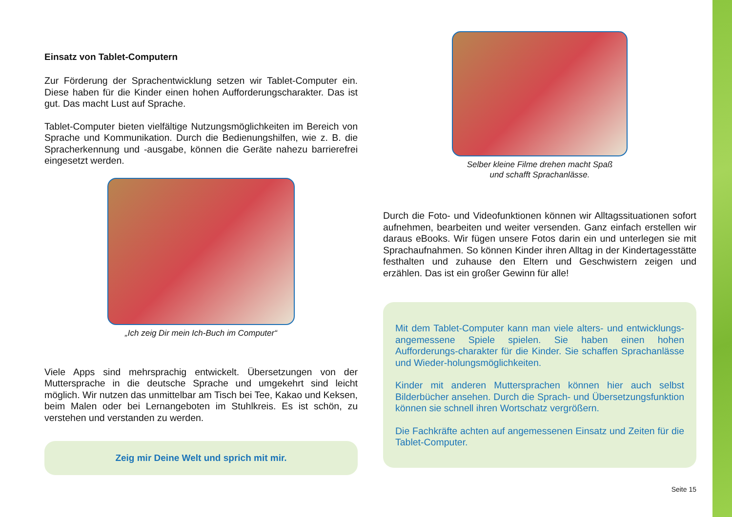Einsatz von Tablet-Computern
Zur Förderung der Sprachentwicklung setzen wir Tablet-Computer ein. Diese haben für die Kinder einen hohen Aufforderungscharakter. Das ist gut. Das macht Lust auf Sprache.
Tablet-Computer bieten vielfältige Nutzungsmöglichkeiten im Bereich von Sprache und Kommunikation. Durch die Bedienungshilfen, wie z. B. die Spracherkennung und -ausgabe, können die Geräte nahezu barrierefrei eingesetzt werden.
„Ich zeig Dir mein Ich-Buch im Computer“
Viele Apps sind mehrsprachig entwickelt. Übersetzungen von der Muttersprache in die deutsche Sprache und umgekehrt sind leicht möglich. Wir nutzen das unmittelbar am Tisch bei Tee, Kakao und Keksen, beim Malen oder bei Lernangeboten im Stuhlkreis. Es ist schön, zu verstehen und verstanden zu werden.
Zeig mir Deine Welt und sprich mit mir.
Selber kleine Filme drehen macht Spaß
und schafft Sprachanlässe.
Durch die Foto- und Videofunktionen können wir Alltagssituationen sofort aufnehmen, bearbeiten und weiter versenden. Ganz einfach erstellen wir daraus eBooks. Wir fügen unsere Fotos darin ein und unterlegen sie mit Sprachaufnahmen. So können Kinder ihren Alltag in der Kindertagesstätte festhalten und zuhause den Eltern und Geschwistern zeigen und erzählen. Das ist ein großer Gewinn für alle!
Mit dem Tablet-Computer kann man viele alters- und entwicklungs-angemessene Spiele spielen. Sie haben einen hohen Aufforderungs-charakter für die Kinder. Sie schaffen Sprachanlässe und Wieder-holungsmöglichkeiten.
Kinder mit anderen Muttersprachen können hier auch selbst Bilderbücher ansehen. Durch die Sprach- und Übersetzungsfunktion können sie schnell ihren Wortschatz vergrößern.
Die Fachkräfte achten auf angemessenen Einsatz und Zeiten für die Tablet-Computer.
Seite 15